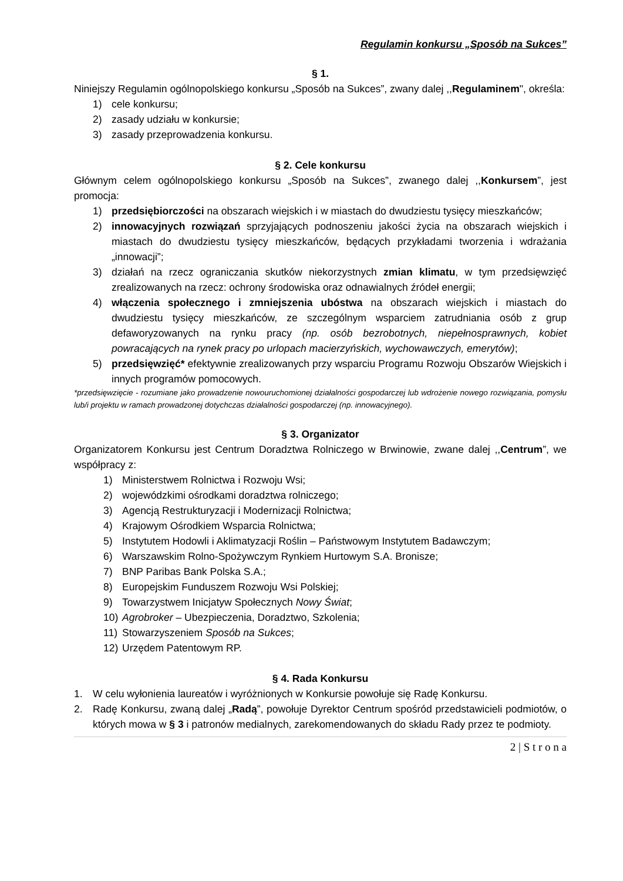Regulamin konkursu „Sposób na Sukces”
§ 1.
Niniejszy Regulamin ogólnopolskiego konkursu „Sposób na Sukces”, zwany dalej ,,Regulaminem", określa:
1) cele konkursu;
2) zasady udziału w konkursie;
3) zasady przeprowadzenia konkursu.
§ 2. Cele konkursu
Głównym celem ogólnopolskiego konkursu „Sposób na Sukces”, zwanego dalej ,,Konkursem”, jest promocja:
1) przedsiębiorczości na obszarach wiejskich i w miastach do dwudziestu tysięcy mieszkańców;
2) innowacyjnych rozwiązań sprzyjających podnoszeniu jakości życia na obszarach wiejskich i miastach do dwudziestu tysięcy mieszkańców, będących przykładami tworzenia i wdrażania „innowacji”;
3) działań na rzecz ograniczania skutków niekorzystnych zmian klimatu, w tym przedsięwzięć zrealizowanych na rzecz: ochrony środowiska oraz odnawialnych źródeł energii;
4) włączenia społecznego i zmniejszenia ubóstwa na obszarach wiejskich i miastach do dwudziestu tysięcy mieszkańców, ze szczególnym wsparciem zatrudniania osób z grup defaworyzowanych na rynku pracy (np. osób bezrobotnych, niepełnosprawnych, kobiet powracających na rynek pracy po urlopach macierzyńskich, wychowawczych, emerytów);
5) przedsięwzięć* efektywnie zrealizowanych przy wsparciu Programu Rozwoju Obszarów Wiejskich i innych programów pomocowych.
*przedsięwzięcie - rozumiane jako prowadzenie nowouruchomionej działalności gospodarczej lub wdrożenie nowego rozwiązania, pomysłu lub/i projektu w ramach prowadzonej dotychczas działalności gospodarczej (np. innowacyjnego).
§ 3. Organizator
Organizatorem Konkursu jest Centrum Doradztwa Rolniczego w Brwinowie, zwane dalej ,,Centrum”, we współpracy z:
1) Ministerstwem Rolnictwa i Rozwoju Wsi;
2) wojewódzkimi ośrodkami doradztwa rolniczego;
3) Agencją Restrukturyzacji i Modernizacji Rolnictwa;
4) Krajowym Ośrodkiem Wsparcia Rolnictwa;
5) Instytutem Hodowli i Aklimatyzacji Roślin – Państwowym Instytutem Badawczym;
6) Warszawskim Rolno-Spożywczym Rynkiem Hurtowym S.A. Bronisze;
7) BNP Paribas Bank Polska S.A.;
8) Europejskim Funduszem Rozwoju Wsi Polskiej;
9) Towarzystwem Inicjatyw Społecznych Nowy Świat;
10) Agrobroker – Ubezpieczenia, Doradztwo, Szkolenia;
11) Stowarzyszeniem Sposób na Sukces;
12) Urzędem Patentowym RP.
§ 4. Rada Konkursu
1. W celu wyłonienia laureatów i wyróżnionych w Konkursie powołuje się Radę Konkursu.
2. Radę Konkursu, zwaną dalej „Radą”, powołuje Dyrektor Centrum spośród przedstawicieli podmiotów, o których mowa w § 3 i patronów medialnych, zarekomendowanych do składu Rady przez te podmioty.
2 | S t r o n a